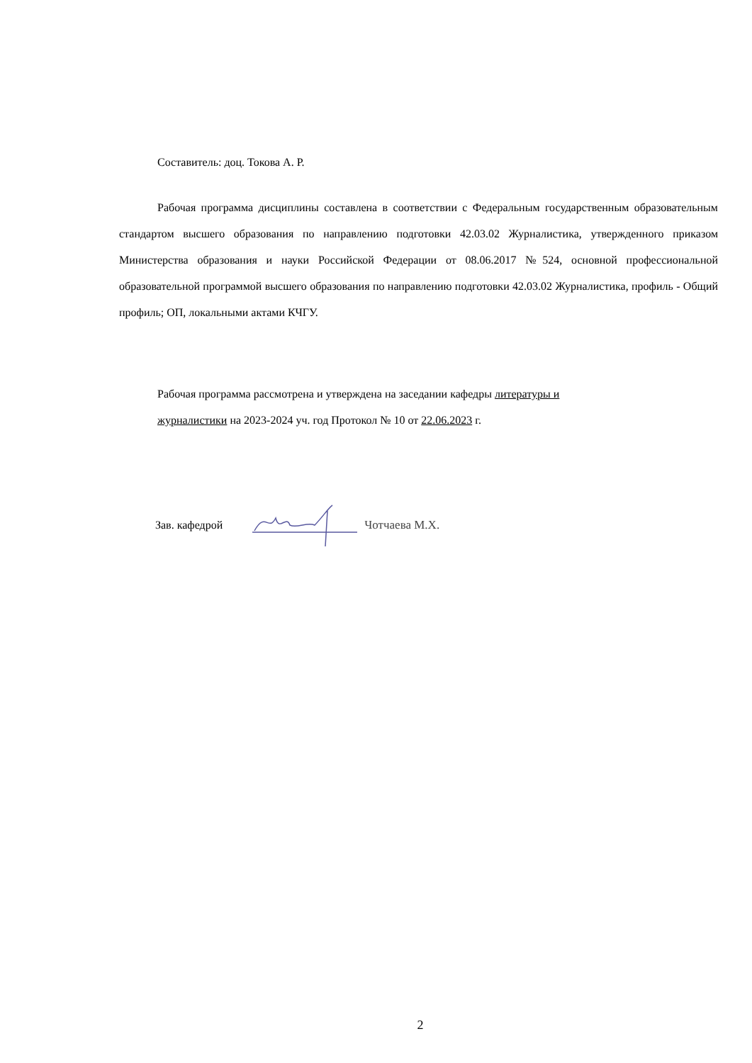Составитель: доц. Токова А. Р.
Рабочая программа дисциплины составлена в соответствии с Федеральным государственным образовательным стандартом высшего образования по направлению подготовки 42.03.02 Журналистика, утвержденного приказом Министерства образования и науки Российской Федерации от 08.06.2017 №524, основной профессиональной образовательной программой высшего образования по направлению подготовки 42.03.02 Журналистика, профиль - Общий профиль; ОП, локальными актами КЧГУ.
Рабочая программа рассмотрена и утверждена на заседании кафедры литературы и
журналистики на 2023-2024 уч. год Протокол № 10 от 22.06.2023 г.
Зав. кафедрой Чотчаева М.Х.
2